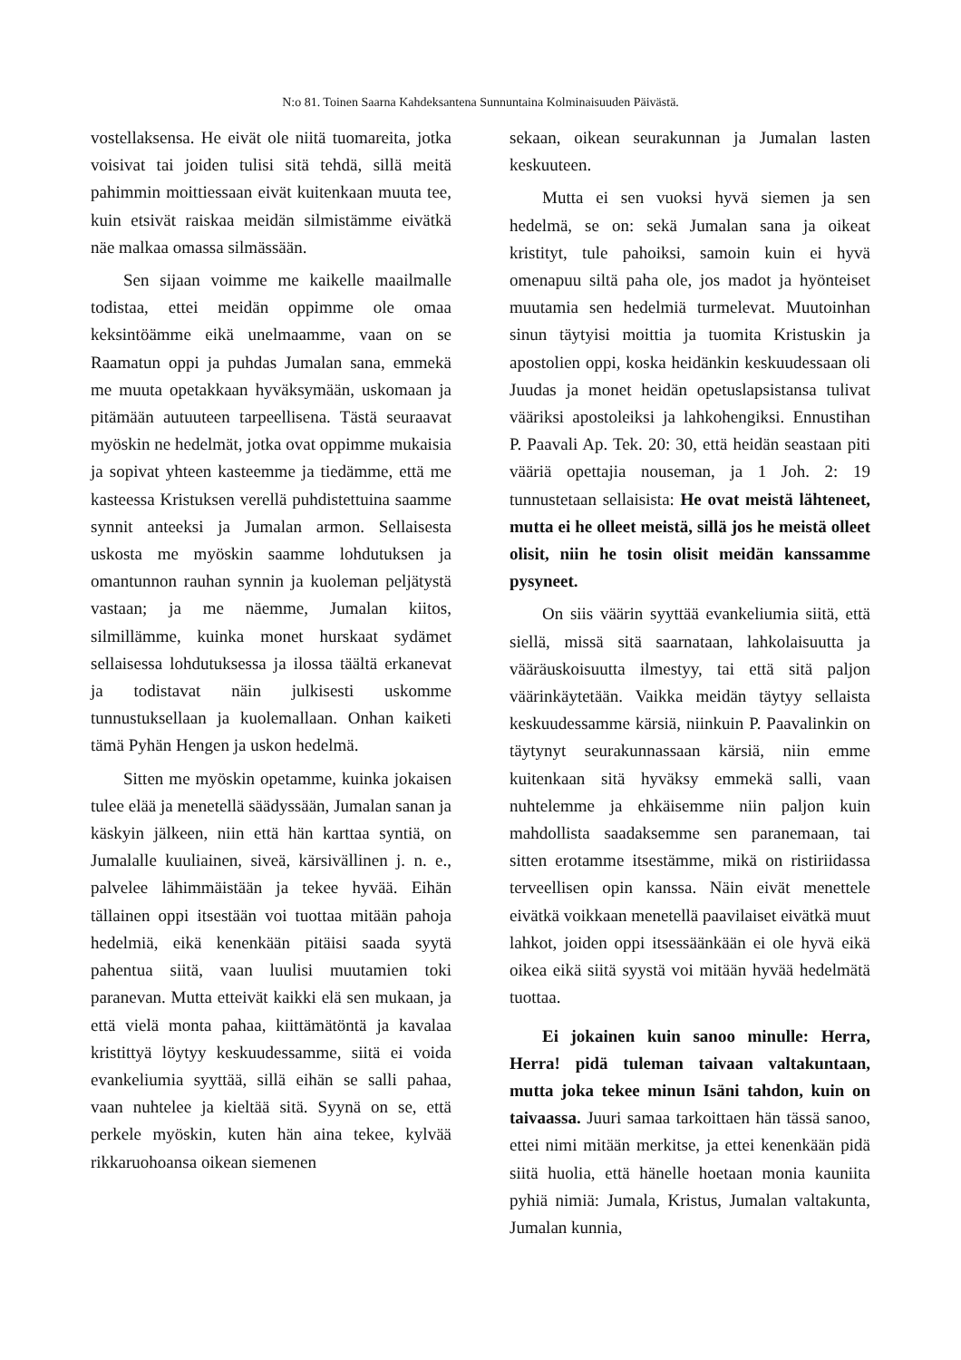N:o 81. Toinen Saarna Kahdeksantena Sunnuntaina Kolminaisuuden Päivästä.
vostellaksensa. He eivät ole niitä tuomareita, jotka voisivat tai joiden tulisi sitä tehdä, sillä meitä pahimmin moittiessaan eivät kuitenkaan muuta tee, kuin etsivät raiskaa meidän silmistämme eivätkä näe malkaa omassa silmässään.
Sen sijaan voimme me kaikelle maailmalle todistaa, ettei meidän oppimme ole omaa keksintöämme eikä unelmaamme, vaan on se Raamatun oppi ja puhdas Jumalan sana, emmekä me muuta opetakkaan hyväksymään, uskomaan ja pitämään autuuteen tarpeellisena. Tästä seuraavat myöskin ne hedelmät, jotka ovat oppimme mukaisia ja sopivat yhteen kasteemme ja tiedämme, että me kasteessa Kristuksen verellä puhdistettuina saamme synnit anteeksi ja Jumalan armon. Sellaisesta uskosta me myöskin saamme lohdutuksen ja omantunnon rauhan synnin ja kuoleman peljätystä vastaan; ja me näemme, Jumalan kiitos, silmillämme, kuinka monet hurskaat sydämet sellaisessa lohdutuksessa ja ilossa täältä erkanevat ja todistavat näin julkisesti uskomme tunnustuksellaan ja kuolemallaan. Onhan kaiketi tämä Pyhän Hengen ja uskon hedelmä.
Sitten me myöskin opetamme, kuinka jokaisen tulee elää ja menetellä säädyssään, Jumalan sanan ja käskyin jälkeen, niin että hän karttaa syntiä, on Jumalalle kuuliainen, siveä, kärsivällinen j. n. e., palvelee lähimmäistään ja tekee hyvää. Eihän tällainen oppi itsestään voi tuottaa mitään pahoja hedelmiä, eikä kenenkään pitäisi saada syytä pahentua siitä, vaan luulisi muutamien toki paranevan. Mutta etteivät kaikki elä sen mukaan, ja että vielä monta pahaa, kiittämätöntä ja kavalaa kristittyä löytyy keskuudessamme, siitä ei voida evankeliumia syyttää, sillä eihän se salli pahaa, vaan nuhtelee ja kieltää sitä. Syynä on se, että perkele myöskin, kuten hän aina tekee, kylvää rikkaruohoansa oikean siemenen
sekaan, oikean seurakunnan ja Jumalan lasten keskuuteen.
Mutta ei sen vuoksi hyvä siemen ja sen hedelmä, se on: sekä Jumalan sana ja oikeat kristityt, tule pahoiksi, samoin kuin ei hyvä omenapuu siltä paha ole, jos madot ja hyönteiset muutamia sen hedelmiä turmelevat. Muutoinhan sinun täytyisi moittia ja tuomita Kristuskin ja apostolien oppi, koska heidänkin keskuudessaan oli Juudas ja monet heidän opetuslapsistansa tulivat vääriksi apostoleiksi ja lahkohengiksi. Ennustihan P. Paavali Ap. Tek. 20: 30, että heidän seastaan piti vääriä opettajia nouseman, ja 1 Joh. 2: 19 tunnustetaan sellaisista: He ovat meistä lähteneet, mutta ei he olleet meistä, sillä jos he meistä olleet olisit, niin he tosin olisit meidän kanssamme pysyneet.
On siis väärin syyttää evankeliumia siitä, että siellä, missä sitä saarnataan, lahkolaisuutta ja vääräuskoisuutta ilmestyy, tai että sitä paljon väärinkäytetään. Vaikka meidän täytyy sellaista keskuudessamme kärsiä, niinkuin P. Paavalinkin on täytynyt seurakunnassaan kärsiä, niin emme kuitenkaan sitä hyväksy emmekä salli, vaan nuhtelemme ja ehkäisemme niin paljon kuin mahdollista saadaksemme sen paranemaan, tai sitten erotamme itsestämme, mikä on ristiriidassa terveellisen opin kanssa. Näin eivät menettele eivätkä voikkaan menetellä paavilaiset eivätkä muut lahkot, joiden oppi itsessäänkään ei ole hyvä eikä oikea eikä siitä syystä voi mitään hyvää hedelmätä tuottaa.
Ei jokainen kuin sanoo minulle: Herra, Herra! pidä tuleman taivaan valtakuntaan, mutta joka tekee minun Isäni tahdon, kuin on taivaassa. Juuri samaa tarkoittaen hän tässä sanoo, ettei nimi mitään merkitse, ja ettei kenenkään pidä siitä huolia, että hänelle hoetaan monia kauniita pyhiä nimiä: Jumala, Kristus, Jumalan valtakunta, Jumalan kunnia,